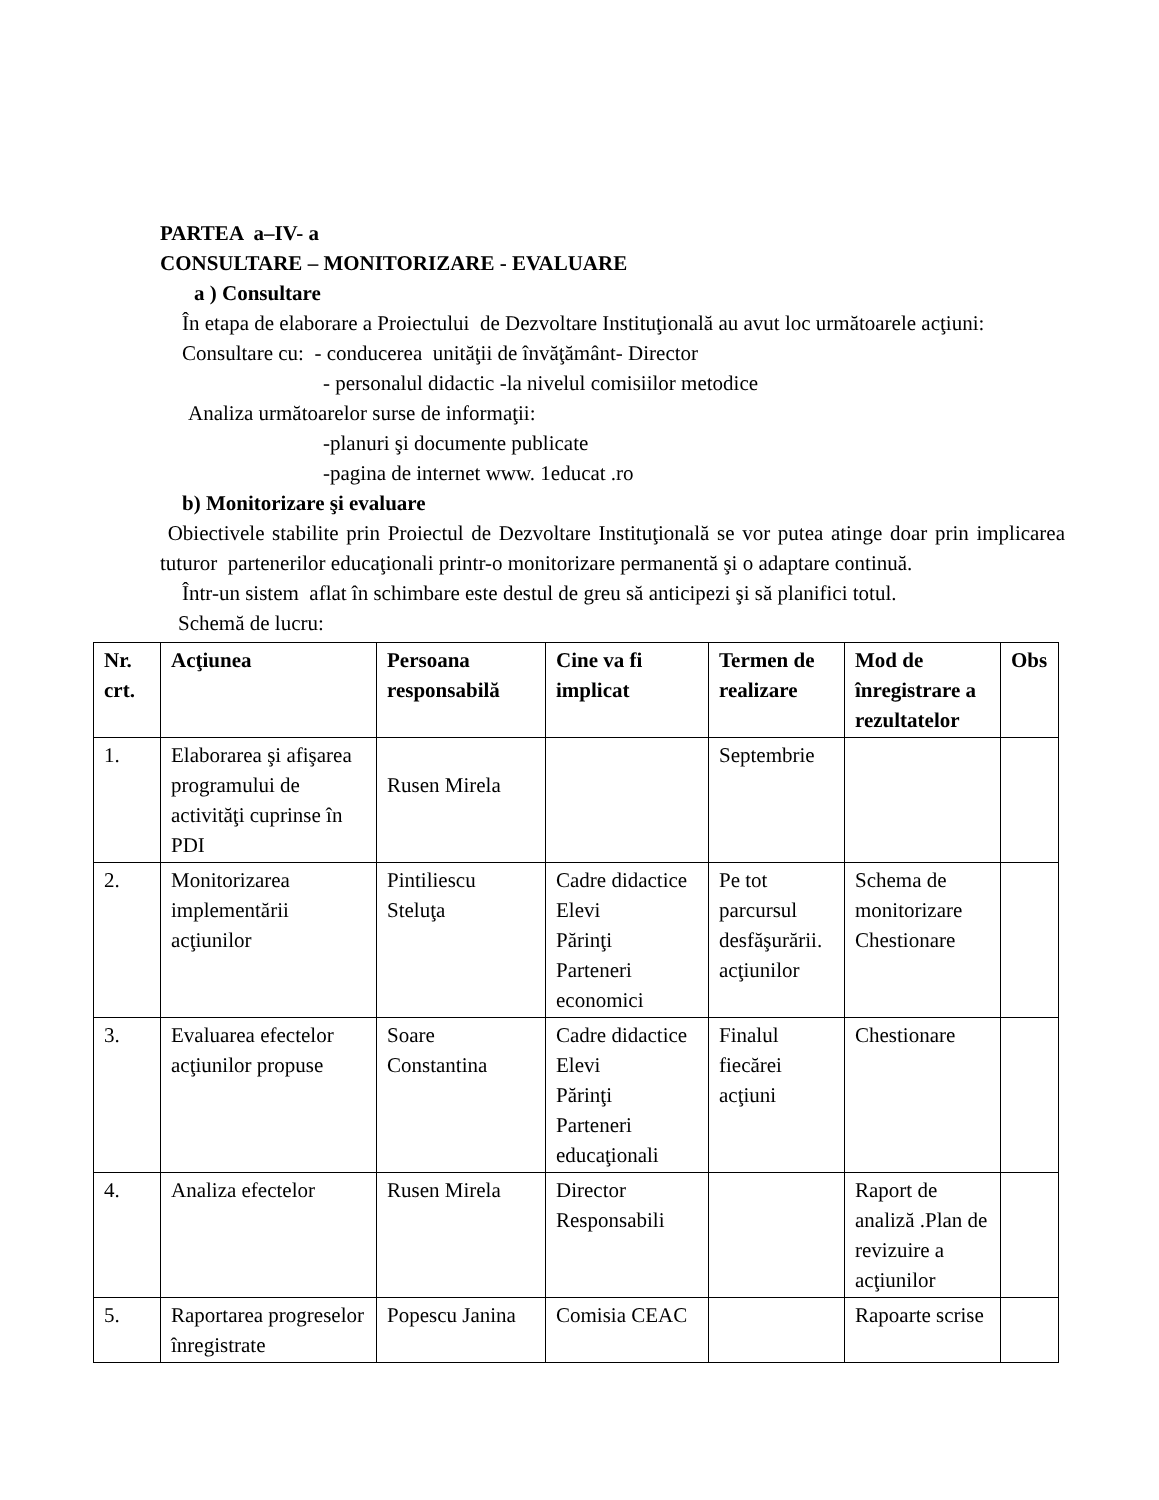PARTEA a–IV- a
CONSULTARE – MONITORIZARE - EVALUARE
a ) Consultare
În etapa de elaborare a Proiectului de Dezvoltare Instituţională au avut loc următoarele acţiuni:
Consultare cu: - conducerea unităţii de învăţământ- Director
- personalul didactic -la nivelul comisiilor metodice
Analiza următoarelor surse de informaţii:
-planuri şi documente publicate
-pagina de internet www. 1educat .ro
b) Monitorizare şi evaluare
Obiectivele stabilite prin Proiectul de Dezvoltare Instituţională se vor putea atinge doar prin implicarea tuturor partenerilor educaţionali printr-o monitorizare permanentă şi o adaptare continuă.
Într-un sistem aflat în schimbare este destul de greu să anticipezi şi să planifici totul.
Schemă de lucru:
| Nr. crt. | Acţiunea | Persoana responsabilă | Cine va fi implicat | Termen de realizare | Mod de înregistrare a rezultatelor | Obs |
| --- | --- | --- | --- | --- | --- | --- |
| 1. | Elaborarea şi afişarea programului de activităţi cuprinse în PDI | Rusen Mirela | | Septembrie | | |
| 2. | Monitorizarea implementării acţiunilor | Pintiliescu Steluţa | Cadre didactice Elevi Părinţi Parteneri economici | Pe tot parcursul desfăşurării. acţiunilor | Schema de monitorizare Chestionare | |
| 3. | Evaluarea efectelor acţiunilor propuse | Soare Constantina | Cadre didactice Elevi Părinţi Parteneri educaţionali | Finalul fiecărei acţiuni | Chestionare | |
| 4. | Analiza efectelor | Rusen Mirela | Director Responsabili | | Raport de analiză .Plan de revizuire a acţiunilor | |
| 5. | Raportarea progreselor înregistrate | Popescu Janina | Comisia CEAC | | Rapoarte scrise | |